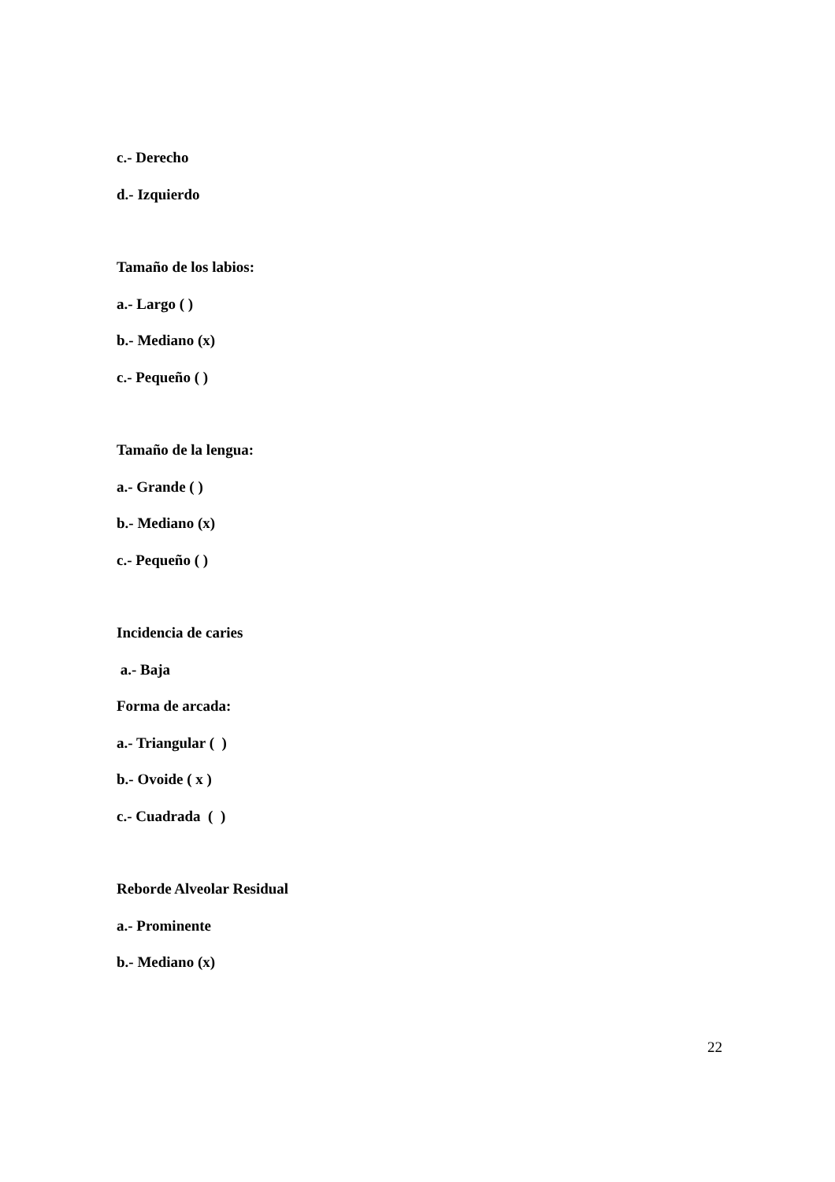c.- Derecho
d.- Izquierdo
Tamaño de los labios:
a.- Largo ( )
b.- Mediano (x)
c.- Pequeño ( )
Tamaño de la lengua:
a.- Grande ( )
b.- Mediano (x)
c.- Pequeño ( )
Incidencia de caries
a.- Baja
Forma de arcada:
a.- Triangular ( )
b.- Ovoide ( x )
c.- Cuadrada ( )
Reborde Alveolar Residual
a.- Prominente
b.- Mediano (x)
22